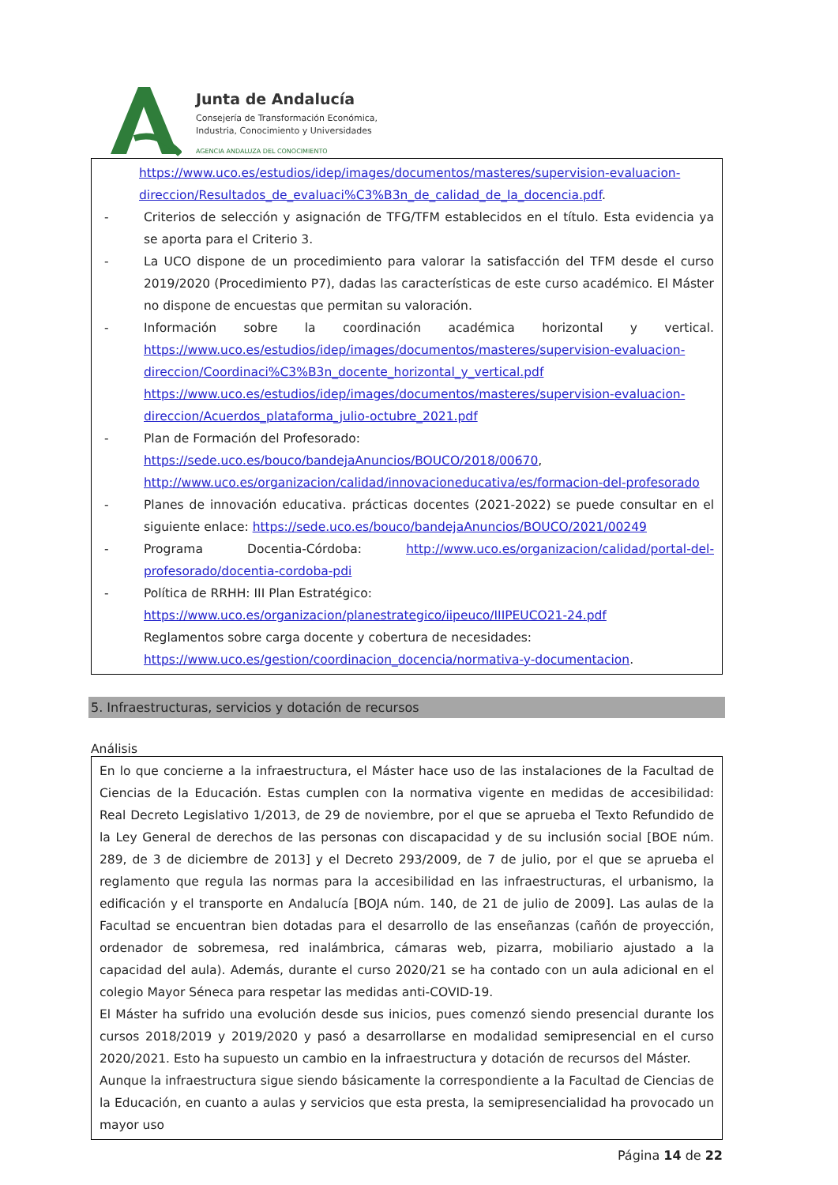Junta de Andalucía
Consejería de Transformación Económica,
Industria, Conocimiento y Universidades
AGENCIA ANDALUZA DEL CONOCIMIENTO
https://www.uco.es/estudios/idep/images/documentos/masteres/supervision-evaluacion-direccion/Resultados_de_evaluaci%C3%B3n_de_calidad_de_la_docencia.pdf.
- Criterios de selección y asignación de TFG/TFM establecidos en el título. Esta evidencia ya se aporta para el Criterio 3.
- La UCO dispone de un procedimiento para valorar la satisfacción del TFM desde el curso 2019/2020 (Procedimiento P7), dadas las características de este curso académico. El Máster no dispone de encuestas que permitan su valoración.
- Información sobre la coordinación académica horizontal y vertical. https://www.uco.es/estudios/idep/images/documentos/masteres/supervision-evaluacion-direccion/Coordinaci%C3%B3n_docente_horizontal_y_vertical.pdf https://www.uco.es/estudios/idep/images/documentos/masteres/supervision-evaluacion-direccion/Acuerdos_plataforma_julio-octubre_2021.pdf
- Plan de Formación del Profesorado:
https://sede.uco.es/bouco/bandejaAnuncios/BOUCO/2018/00670,
http://www.uco.es/organizacion/calidad/innovacioneducativa/es/formacion-del-profesorado
- Planes de innovación educativa. prácticas docentes (2021-2022) se puede consultar en el siguiente enlace: https://sede.uco.es/bouco/bandejaAnuncios/BOUCO/2021/00249
- Programa Docentia-Córdoba: http://www.uco.es/organizacion/calidad/portal-del-profesorado/docentia-cordoba-pdi
- Política de RRHH: III Plan Estratégico:
https://www.uco.es/organizacion/planestrategico/iipeuco/IIIPEUCO21-24.pdf
Reglamentos sobre carga docente y cobertura de necesidades:
https://www.uco.es/gestion/coordinacion_docencia/normativa-y-documentacion.
5. Infraestructuras, servicios y dotación de recursos
Análisis
En lo que concierne a la infraestructura, el Máster hace uso de las instalaciones de la Facultad de Ciencias de la Educación. Estas cumplen con la normativa vigente en medidas de accesibilidad: Real Decreto Legislativo 1/2013, de 29 de noviembre, por el que se aprueba el Texto Refundido de la Ley General de derechos de las personas con discapacidad y de su inclusión social [BOE núm. 289, de 3 de diciembre de 2013] y el Decreto 293/2009, de 7 de julio, por el que se aprueba el reglamento que regula las normas para la accesibilidad en las infraestructuras, el urbanismo, la edificación y el transporte en Andalucía [BOJA núm. 140, de 21 de julio de 2009]. Las aulas de la Facultad se encuentran bien dotadas para el desarrollo de las enseñanzas (cañón de proyección, ordenador de sobremesa, red inalámbrica, cámaras web, pizarra, mobiliario ajustado a la capacidad del aula). Además, durante el curso 2020/21 se ha contado con un aula adicional en el colegio Mayor Séneca para respetar las medidas anti-COVID-19.
El Máster ha sufrido una evolución desde sus inicios, pues comenzó siendo presencial durante los cursos 2018/2019 y 2019/2020 y pasó a desarrollarse en modalidad semipresencial en el curso 2020/2021. Esto ha supuesto un cambio en la infraestructura y dotación de recursos del Máster.
Aunque la infraestructura sigue siendo básicamente la correspondiente a la Facultad de Ciencias de la Educación, en cuanto a aulas y servicios que esta presta, la semipresencialidad ha provocado un mayor uso
Página 14 de 22